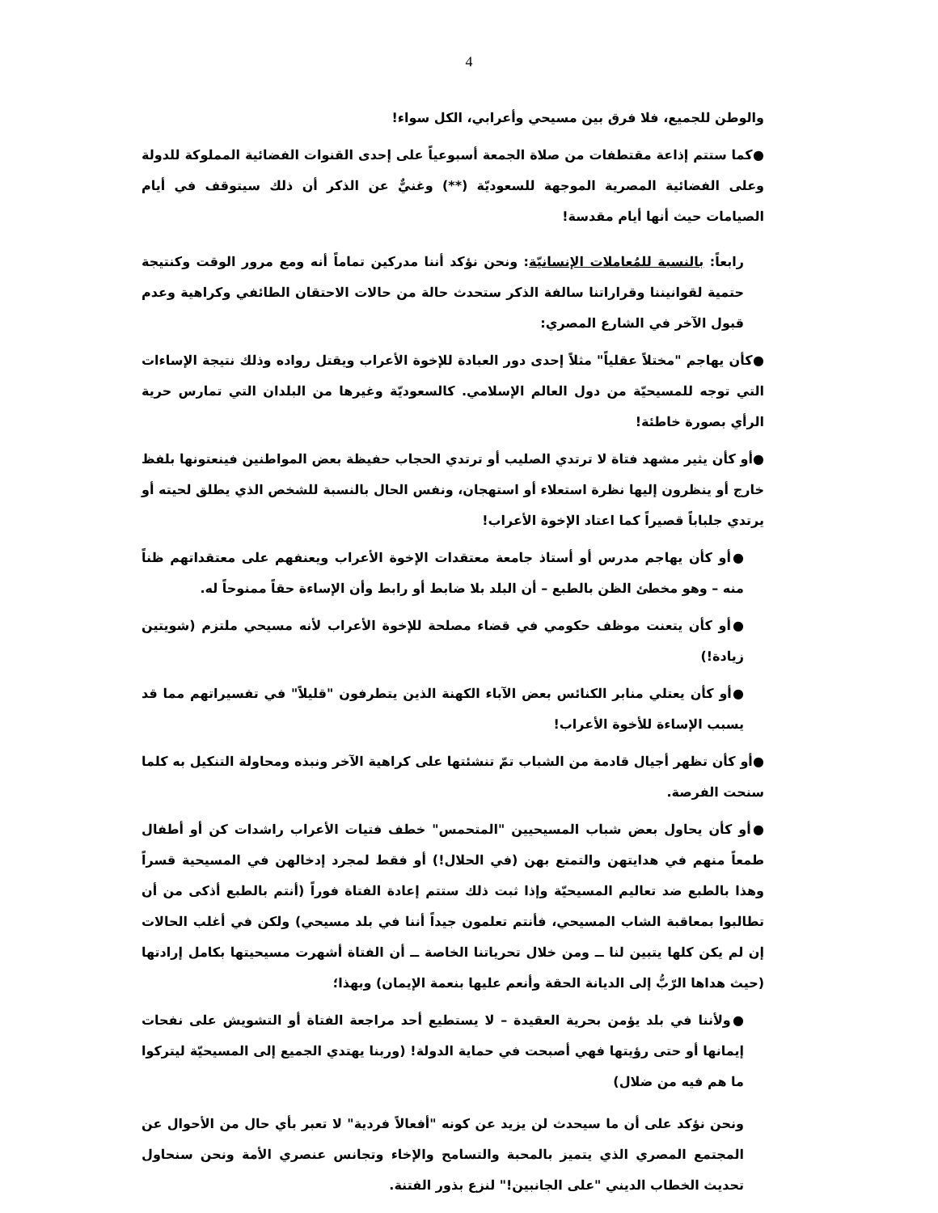4
والوطن للجميع، فلا فرق بين مسيحي وأعرابي، الكل سواء!
●كما ستتم إذاعة مقتطفات من صلاة الجمعة أسبوعياً على إحدى القنوات الفضائية المملوكة للدولة وعلى الفضائية المصرية الموجهة للسعوديّة (**) وغنيٌّ عن الذكر أن ذلك سيتوقف في أيام الصيامات حيث أنها أيام مقدسة!
رابعاً: بالنسبة للمُعاملات الإنسانيّة: ونحن نؤكد أننا مدركين تماماً أنه ومع مرور الوقت وكنتيجة حتمية لقوانيننا وقراراتنا سالفة الذكر ستحدث حالة من حالات الاحتقان الطائفي وكراهية وعدم قبول الآخر في الشارع المصري:
●كأن يهاجم "مختلاً عقلياً" مثلاً إحدى دور العبادة للإخوة الأعراب ويقتل رواده وذلك نتيجة الإساءات التي توجه للمسيحيّة من دول العالم الإسلامي. كالسعوديّة وغيرها من البلدان التي تمارس حرية الرأي بصورة خاطئة!
●أو كأن يثير مشهد فتاة لا ترتدي الصليب أو ترتدي الحجاب حفيظة بعض المواطنين فينعتونها بلفظ خارج أو ينظرون إليها نظرة استعلاء أو استهجان، ونفس الحال بالنسبة للشخص الذي يطلق لحيته أو يرتدي جلباباً قصيراً كما اعتاد الإخوة الأعراب!
●أو كأن يهاجم مدرس أو أستاذ جامعة معتقدات الإخوة الأعراب ويعنفهم على معتقداتهم ظناً منه – وهو مخطئ الظن بالطبع – أن البلد بلا ضابط أو رابط وأن الإساءة حقاً ممنوحاً له.
●أو كأن يتعنت موظف حكومي في قضاء مصلحة للإخوة الأعراب لأنه مسيحي ملتزم (شويتين زيادة!)
●أو كأن يعتلي منابر الكنائس بعض الآباء الكهنة الذين يتطرفون "قليلاً" في تفسيراتهم مما قد يسبب الإساءة للأخوة الأعراب!
●أو كأن تظهر أجيال قادمة من الشباب تمّ تنشئتها على كراهية الآخر ونبذه ومحاولة التنكيل به كلما سنحت الفرصة.
●أو كأن يحاول بعض شباب المسيحيين "المتحمس" خطف فتيات الأعراب راشدات كن أو أطفال طمعاً منهم في هدايتهن والتمتع بهن (في الحلال!) أو فقط لمجرد إدخالهن في المسيحية قسراً وهذا بالطبع ضد تعاليم المسيحيّة وإذا ثبت ذلك ستتم إعادة الفتاة فوراً (أنتم بالطبع أذكى من أن تطالبوا بمعاقبة الشاب المسيحي، فأنتم تعلمون جيداً أننا في بلد مسيحي) ولكن في أغلب الحالات إن لم يكن كلها يتبين لنا ــ ومن خلال تحرياتنا الخاصة ــ أن الفتاة أشهرت مسيحيتها بكامل إرادتها (حيث هداها الرّبُّ إلى الديانة الحقة وأنعم عليها بنعمة الإيمان) وبهذا؛
●ولأننا في بلد يؤمن بحرية العقيدة – لا يستطيع أحد مراجعة الفتاة أو التشويش على نفحات إيمانها أو حتى رؤيتها فهي أصبحت في حماية الدولة! (وربنا يهتدي الجميع إلى المسيحيّة ليتركوا ما هم فيه من ضلال)
ونحن نؤكد على أن ما سيحدث لن يزيد عن كونه "أفعالاً فردية" لا تعبر بأي حال من الأحوال عن المجتمع المصري الذي يتميز بالمحبة والتسامح والإخاء وتجانس عنصري الأمة ونحن سنحاول تحديث الخطاب الديني "على الجانبين!" لنزع بذور الفتنة.